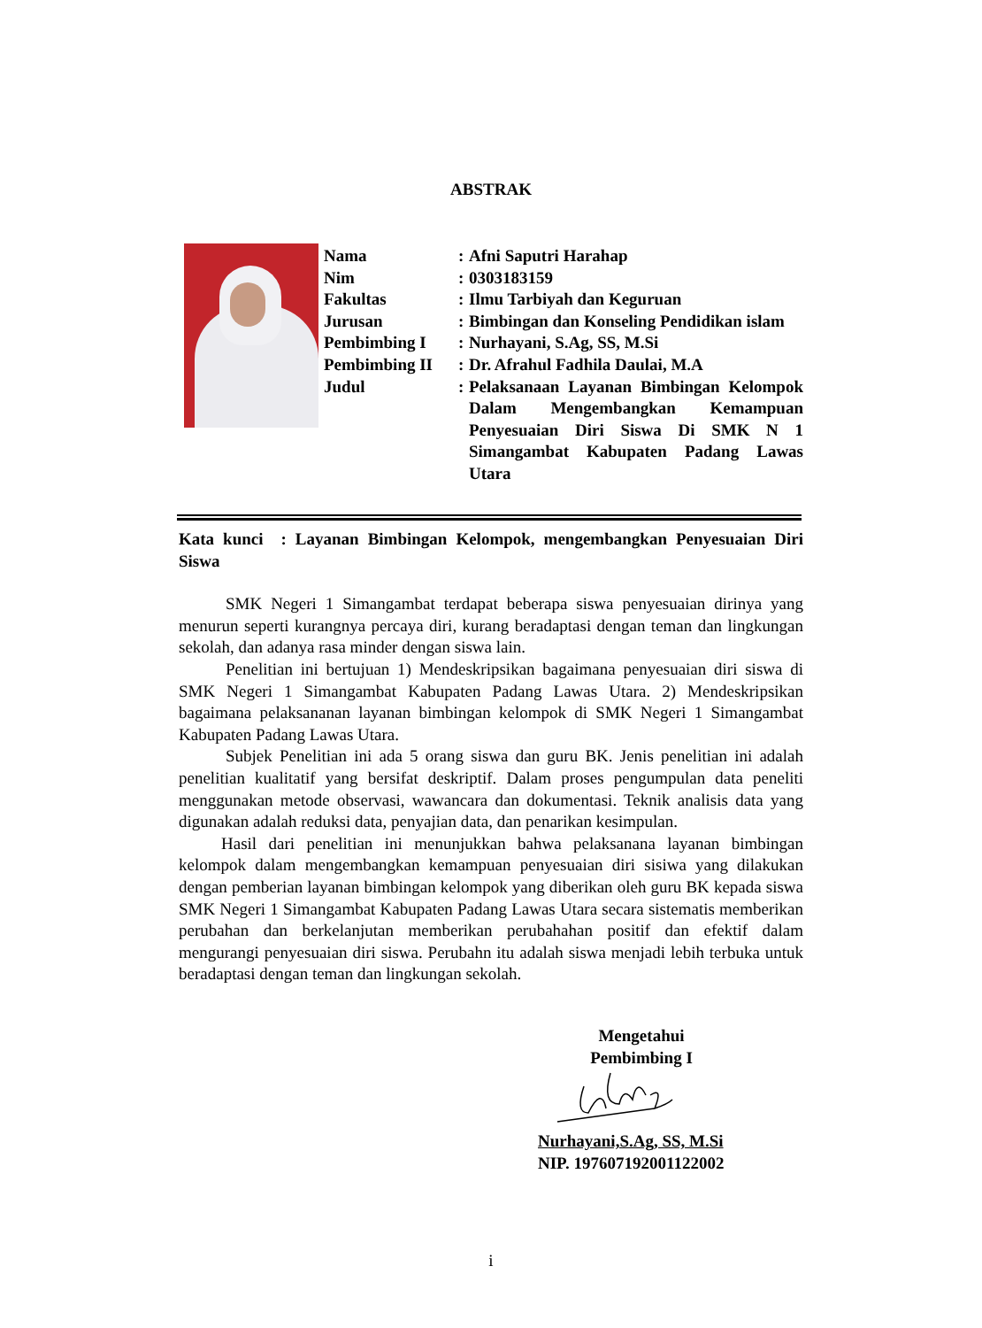ABSTRAK
| Nama | : | Afni Saputri Harahap |
| Nim | : | 0303183159 |
| Fakultas | : | Ilmu Tarbiyah dan Keguruan |
| Jurusan | : | Bimbingan dan Konseling Pendidikan islam |
| Pembimbing I | : | Nurhayani, S.Ag, SS, M.Si |
| Pembimbing II | : | Dr. Afrahul Fadhila Daulai, M.A |
| Judul | : | Pelaksanaan Layanan Bimbingan Kelompok Dalam Mengembangkan Kemampuan Penyesuaian Diri Siswa Di SMK N 1 Simangambat Kabupaten Padang Lawas Utara |
Kata kunci : Layanan Bimbingan Kelompok, mengembangkan Penyesuaian Diri Siswa
SMK Negeri 1 Simangambat terdapat beberapa siswa penyesuaian dirinya yang menurun seperti kurangnya percaya diri, kurang beradaptasi dengan teman dan lingkungan sekolah, dan adanya rasa minder dengan siswa lain.
Penelitian ini bertujuan 1) Mendeskripsikan bagaimana penyesuaian diri siswa di SMK Negeri 1 Simangambat Kabupaten Padang Lawas Utara. 2) Mendeskripsikan bagaimana pelaksananan layanan bimbingan kelompok di SMK Negeri 1 Simangambat Kabupaten Padang Lawas Utara.
Subjek Penelitian ini ada 5 orang siswa dan guru BK. Jenis penelitian ini adalah penelitian kualitatif yang bersifat deskriptif. Dalam proses pengumpulan data peneliti menggunakan metode observasi, wawancara dan dokumentasi. Teknik analisis data yang digunakan adalah reduksi data, penyajian data, dan penarikan kesimpulan.
Hasil dari penelitian ini menunjukkan bahwa pelaksanana layanan bimbingan kelompok dalam mengembangkan kemampuan penyesuaian diri sisiwa yang dilakukan dengan pemberian layanan bimbingan kelompok yang diberikan oleh guru BK kepada siswa SMK Negeri 1 Simangambat Kabupaten Padang Lawas Utara secara sistematis memberikan perubahan dan berkelanjutan memberikan perubahahan positif dan efektif dalam mengurangi penyesuaian diri siswa. Perubahn itu adalah siswa menjadi lebih terbuka untuk beradaptasi dengan teman dan lingkungan sekolah.
Mengetahui
Pembimbing I
Nurhayani,S.Ag, SS, M.Si
NIP. 197607192001122002
i